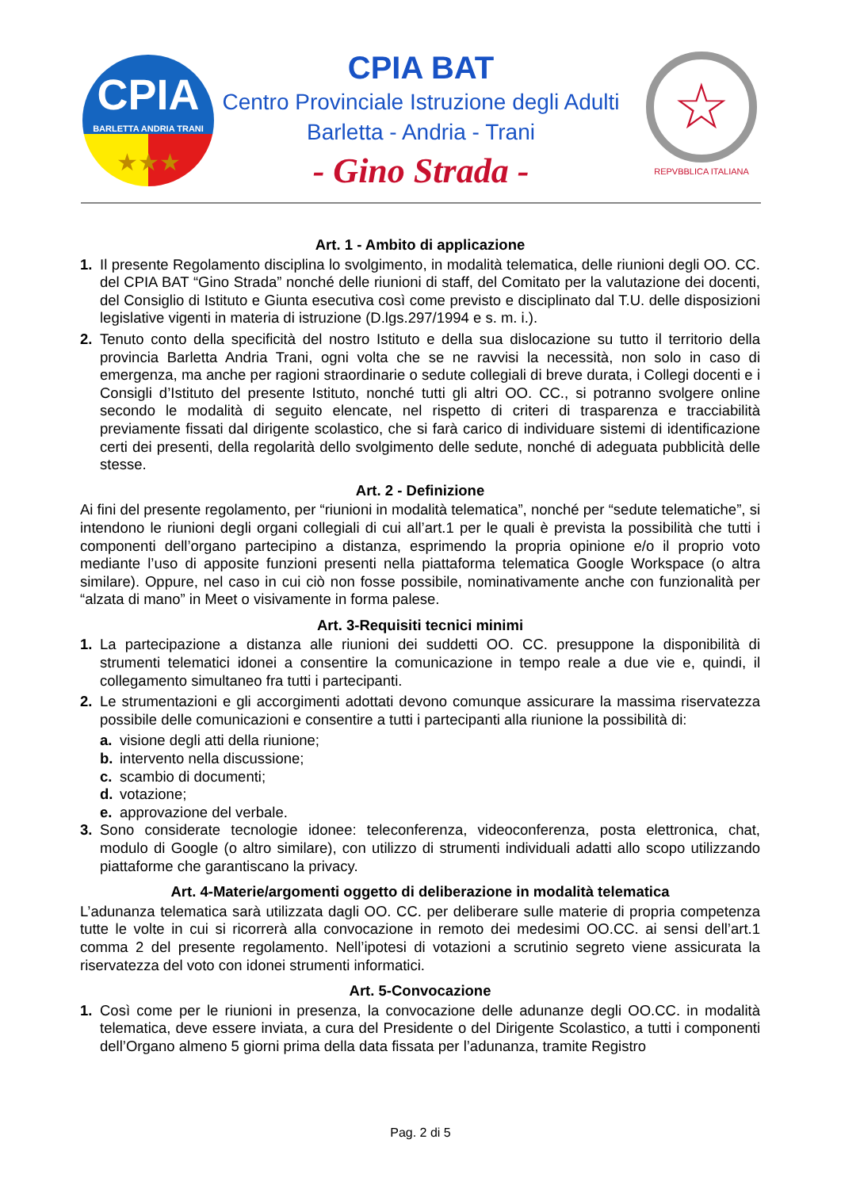CPIA
BARLETTA ANDRIA TRANI
★★★
CPIA BAT
Centro Provinciale Istruzione degli Adulti
Barletta - Andria - Trani
- Gino Strada -
☆
REPVBBLICA ITALIANA
Art. 1 - Ambito di applicazione
1. Il presente Regolamento disciplina lo svolgimento, in modalità telematica, delle riunioni degli OO. CC. del CPIA BAT “Gino Strada” nonché delle riunioni di staff, del Comitato per la valutazione dei docenti, del Consiglio di Istituto e Giunta esecutiva così come previsto e disciplinato dal T.U. delle disposizioni legislative vigenti in materia di istruzione (D.lgs.297/1994 e s. m. i.).
2. Tenuto conto della specificità del nostro Istituto e della sua dislocazione su tutto il territorio della provincia Barletta Andria Trani, ogni volta che se ne ravvisi la necessità, non solo in caso di emergenza, ma anche per ragioni straordinarie o sedute collegiali di breve durata, i Collegi docenti e i Consigli d’Istituto del presente Istituto, nonché tutti gli altri OO. CC., si potranno svolgere online secondo le modalità di seguito elencate, nel rispetto di criteri di trasparenza e tracciabilità previamente fissati dal dirigente scolastico, che si farà carico di individuare sistemi di identificazione certi dei presenti, della regolarità dello svolgimento delle sedute, nonché di adeguata pubblicità delle stesse.
Art. 2 - Definizione
Ai fini del presente regolamento, per “riunioni in modalità telematica”, nonché per “sedute telematiche”, si intendono le riunioni degli organi collegiali di cui all’art.1 per le quali è prevista la possibilità che tutti i componenti dell’organo partecipino a distanza, esprimendo la propria opinione e/o il proprio voto mediante l’uso di apposite funzioni presenti nella piattaforma telematica Google Workspace (o altra similare). Oppure, nel caso in cui ciò non fosse possibile, nominativamente anche con funzionalità per “alzata di mano” in Meet o visivamente in forma palese.
Art. 3-Requisiti tecnici minimi
1. La partecipazione a distanza alle riunioni dei suddetti OO. CC. presuppone la disponibilità di strumenti telematici idonei a consentire la comunicazione in tempo reale a due vie e, quindi, il collegamento simultaneo fra tutti i partecipanti.
2. Le strumentazioni e gli accorgimenti adottati devono comunque assicurare la massima riservatezza possibile delle comunicazioni e consentire a tutti i partecipanti alla riunione la possibilità di:
a. visione degli atti della riunione;
b. intervento nella discussione;
c. scambio di documenti;
d. votazione;
e. approvazione del verbale.
3. Sono considerate tecnologie idonee: teleconferenza, videoconferenza, posta elettronica, chat, modulo di Google (o altro similare), con utilizzo di strumenti individuali adatti allo scopo utilizzando piattaforme che garantiscano la privacy.
Art. 4-Materie/argomenti oggetto di deliberazione in modalità telematica
L’adunanza telematica sarà utilizzata dagli OO. CC. per deliberare sulle materie di propria competenza tutte le volte in cui si ricorrerà alla convocazione in remoto dei medesimi OO.CC. ai sensi dell’art.1 comma 2 del presente regolamento. Nell’ipotesi di votazioni a scrutinio segreto viene assicurata la riservatezza del voto con idonei strumenti informatici.
Art. 5-Convocazione
1. Così come per le riunioni in presenza, la convocazione delle adunanze degli OO.CC. in modalità telematica, deve essere inviata, a cura del Presidente o del Dirigente Scolastico, a tutti i componenti dell’Organo almeno 5 giorni prima della data fissata per l’adunanza, tramite Registro
Pag. 2 di 5